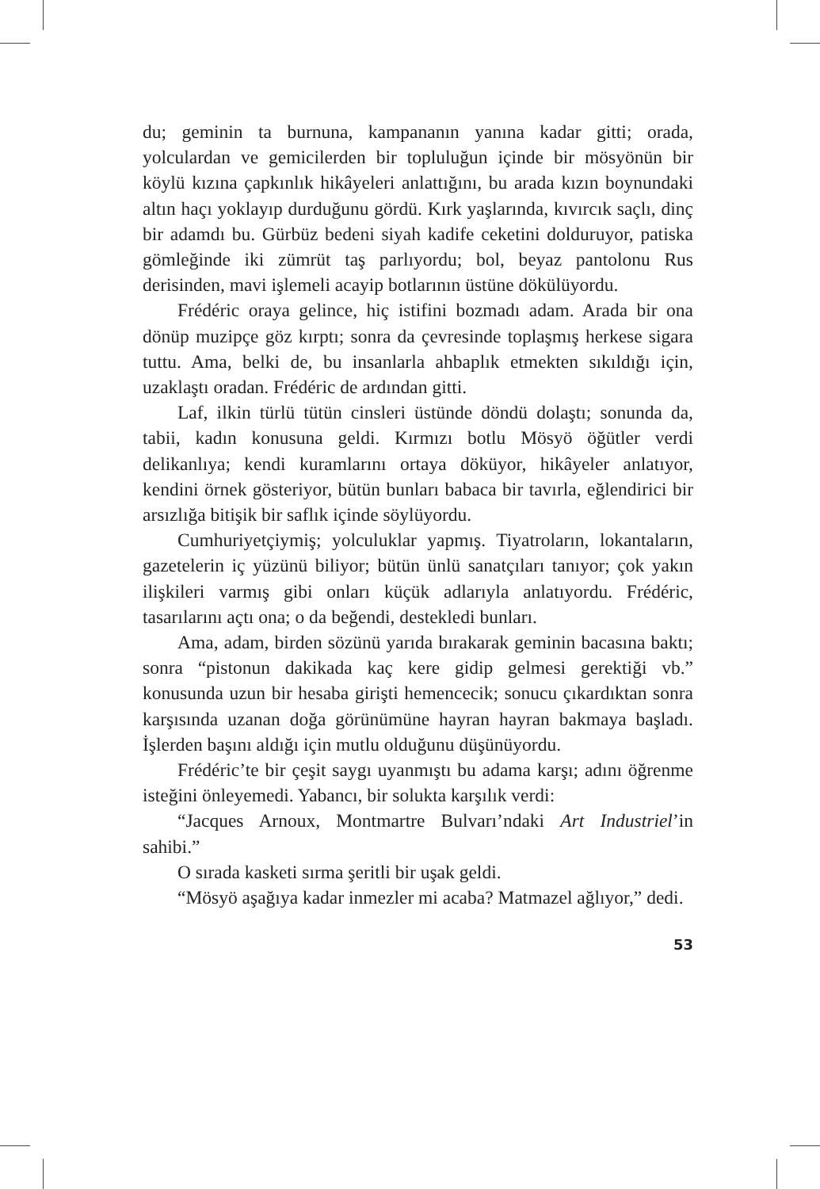du; geminin ta burnuna, kampananın yanına kadar gitti; orada, yolculardan ve gemicilerden bir topluluğun içinde bir mösyönün bir köylü kızına çapkınlık hikâyeleri anlattığını, bu arada kızın boynundaki altın haçı yoklayıp durduğunu gördü. Kırk yaşlarında, kıvırcık saçlı, dinç bir adamdı bu. Gürbüz bedeni siyah kadife ceketini dolduruyor, patiska gömleğinde iki zümrüt taş parlıyordu; bol, beyaz pantolonu Rus derisinden, mavi işlemeli acayip botlarının üstüne dökülüyordu.
Frédéric oraya gelince, hiç istifini bozmadı adam. Arada bir ona dönüp muzipçe göz kırptı; sonra da çevresinde toplaşmış herkese sigara tuttu. Ama, belki de, bu insanlarla ahbaplık etmekten sıkıldığı için, uzaklaştı oradan. Frédéric de ardından gitti.
Laf, ilkin türlü tütün cinsleri üstünde döndü dolaştı; sonunda da, tabii, kadın konusuna geldi. Kırmızı botlu Mösyö öğütler verdi delikanlıya; kendi kuramlarını ortaya döküyor, hikâyeler anlatıyor, kendini örnek gösteriyor, bütün bunları babaca bir tavırla, eğlendirici bir arsızlığa bitişik bir saflık içinde söylüyordu.
Cumhuriyetçiymiş; yolculuklar yapmış. Tiyatroların, lokantaların, gazetelerin iç yüzünü biliyor; bütün ünlü sanatçıları tanıyor; çok yakın ilişkileri varmış gibi onları küçük adlarıyla anlatıyordu. Frédéric, tasarılarını açtı ona; o da beğendi, destekledi bunları.
Ama, adam, birden sözünü yarıda bırakarak geminin bacasına baktı; sonra “pistonun dakikada kaç kere gidip gelmesi gerektiği vb.” konusunda uzun bir hesaba girişti hemencecik; sonucu çıkardıktan sonra karşısında uzanan doğa görünümüne hayran hayran bakmaya başladı. İşlerden başını aldığı için mutlu olduğunu düşünüyordu.
Frédéric’te bir çeşit saygı uyanmıştı bu adama karşı; adını öğrenme isteğini önleyemedi. Yabancı, bir solukta karşılık verdi:
“Jacques Arnoux, Montmartre Bulvarı’ndaki Art Industriel’in sahibi.”
O sırada kasketi sırma şeritli bir uşak geldi.
“Mösyö aşağıya kadar inmezler mi acaba? Matmazel ağlıyor,” dedi.
53